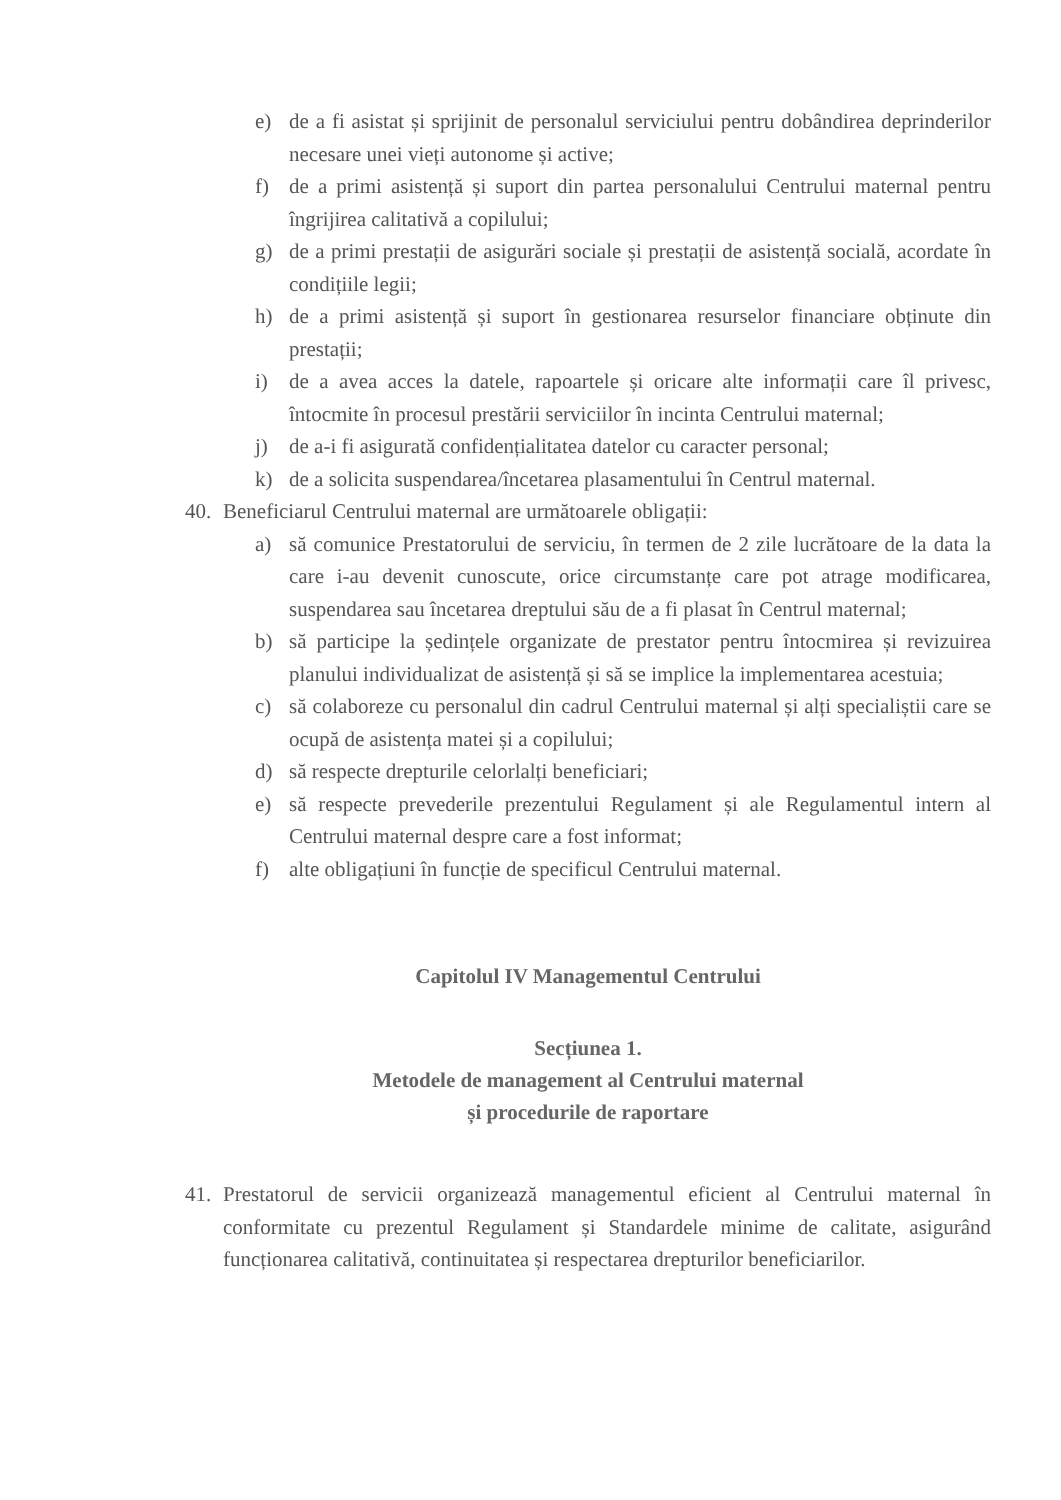e) de a fi asistat și sprijinit de personalul serviciului pentru dobândirea deprinderilor necesare unei vieți autonome și active;
f) de a primi asistență și suport din partea personalului Centrului maternal pentru îngrijirea calitativă a copilului;
g) de a primi prestații de asigurări sociale și prestații de asistență socială, acordate în condițiile legii;
h) de a primi asistență și suport în gestionarea resurselor financiare obținute din prestații;
i) de a avea acces la datele, rapoartele și oricare alte informații care îl privesc, întocmite în procesul prestării serviciilor în incinta Centrului maternal;
j) de a-i fi asigurată confidențialitatea datelor cu caracter personal;
k) de a solicita suspendarea/încetarea plasamentului în Centrul maternal.
40. Beneficiarul Centrului maternal are următoarele obligații:
a) să comunice Prestatorului de serviciu, în termen de 2 zile lucrătoare de la data la care i-au devenit cunoscute, orice circumstanțe care pot atrage modificarea, suspendarea sau încetarea dreptului său de a fi plasat în Centrul maternal;
b) să participe la ședințele organizate de prestator pentru întocmirea și revizuirea planului individualizat de asistență și să se implice la implementarea acestuia;
c) să colaboreze cu personalul din cadrul Centrului maternal și alți specialiștii care se ocupă de asistența matei și a copilului;
d) să respecte drepturile celorlalți beneficiari;
e) să respecte prevederile prezentului Regulament și ale Regulamentul intern al Centrului maternal despre care a fost informat;
f) alte obligațiuni în funcție de specificul Centrului maternal.
Capitolul IV Managementul Centrului
Secțiunea 1.
Metodele de management al Centrului maternal
și procedurile de raportare
41. Prestatorul de servicii organizează managementul eficient al Centrului maternal în conformitate cu prezentul Regulament și Standardele minime de calitate, asigurând funcționarea calitativă, continuitatea și respectarea drepturilor beneficiarilor.